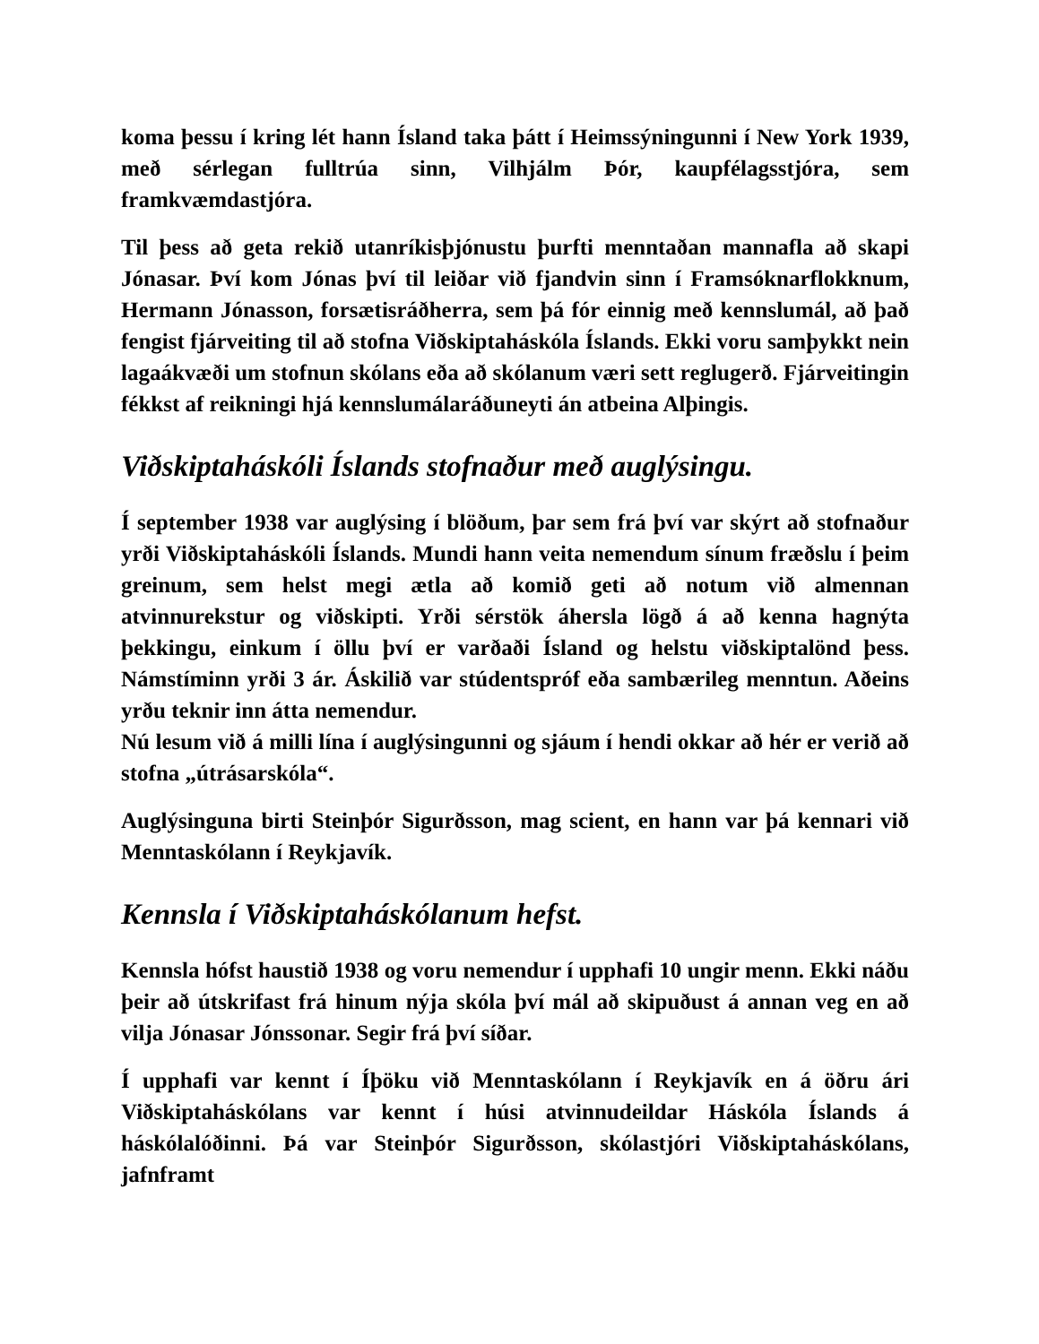koma þessu í kring lét hann Ísland taka þátt í Heimssýningunni í New York 1939, með sérlegan fulltrúa sinn, Vilhjálm Þór, kaupfélagsstjóra, sem framkvæmdastjóra.
Til þess að geta rekið utanríkisþjónustu þurfti menntaðan mannafla að skapi Jónasar. Því kom Jónas því til leiðar við fjandvin sinn í Framsóknarflokknum, Hermann Jónasson, forsætisráðherra, sem þá fór einnig með kennslumál, að það fengist fjárveiting til að stofna Viðskiptaháskóla Íslands. Ekki voru samþykkt nein lagaákvæði um stofnun skólans eða að skólanum væri sett reglugerð. Fjárveitingin fékkst af reikningi hjá kennslumálaráðuneyti án atbeina Alþingis.
Viðskiptaháskóli Íslands stofnaður með auglýsingu.
Í september 1938 var auglýsing í blöðum, þar sem frá því var skýrt að stofnaður yrði Viðskiptaháskóli Íslands. Mundi hann veita nemendum sínum fræðslu í þeim greinum, sem helst megi ætla að komið geti að notum við almennan atvinnurekstur og viðskipti. Yrði sérstök áhersla lögð á að kenna hagnýta þekkingu, einkum í öllu því er varðaði Ísland og helstu viðskiptalönd þess. Námstíminn yrði 3 ár. Áskilið var stúdentspróf eða sambærileg menntun. Aðeins yrðu teknir inn átta nemendur.
Nú lesum við á milli lína í auglýsingunni og sjáum í hendi okkar að hér er verið að stofna „útrásarskóla“.
Auglýsinguna birti Steinþór Sigurðsson, mag scient, en hann var þá kennari við Menntaskólann í Reykjavík.
Kennsla í Viðskiptaháskólanum hefst.
Kennsla hófst haustið 1938 og voru nemendur í upphafi 10 ungir menn. Ekki náðu þeir að útskrifast frá hinum nýja skóla því mál að skipuðust á annan veg en að vilja Jónasar Jónssonar. Segir frá því síðar.
Í upphafi var kennt í Íþöku við Menntaskólann í Reykjavík en á öðru ári Viðskiptaháskólans var kennt í húsi atvinnudeildar Háskóla Íslands á háskólalóðinni. Þá var Steinþór Sigurðsson, skólastjóri Viðskiptaháskólans, jafnframt